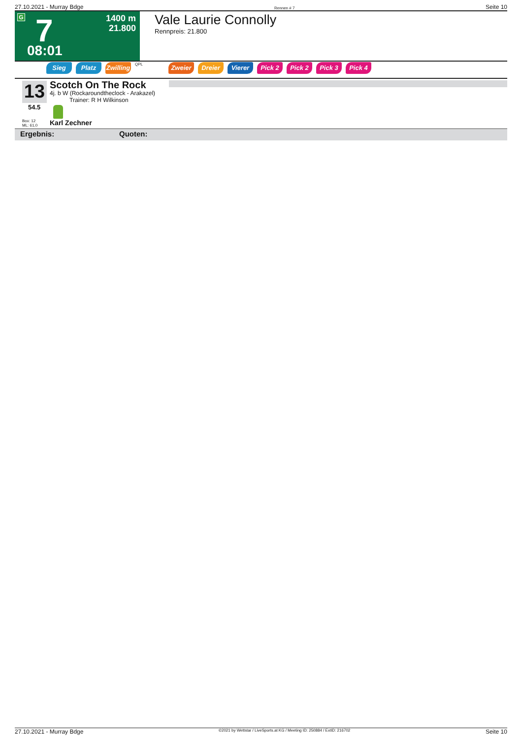27.10.2021 - Murray Bdge Rennen # 7 Seite 10
G 7
1400 m
21.800
08:01
Vale Laurie Connolly
Rennpreis: 21.800
Sieg Platz Zwilling
QPL
Zweier Dreier Vierer Pick 2 Pick 2 Pick 3 Pick 4
13
54.5
Box: 12
ML: 61,0
Scotch On The Rock
4j. b W (Rockaroundtheclock - Arakazel)
Trainer: R H Wilkinson
Karl Zechner
Ergebnis: Quoten:
27.10.2021 - Murray Bdge ©2021 by Wettstar / LiveSports.at KG / Meeting ID: 250884 / ExtID: 216702 Seite 10